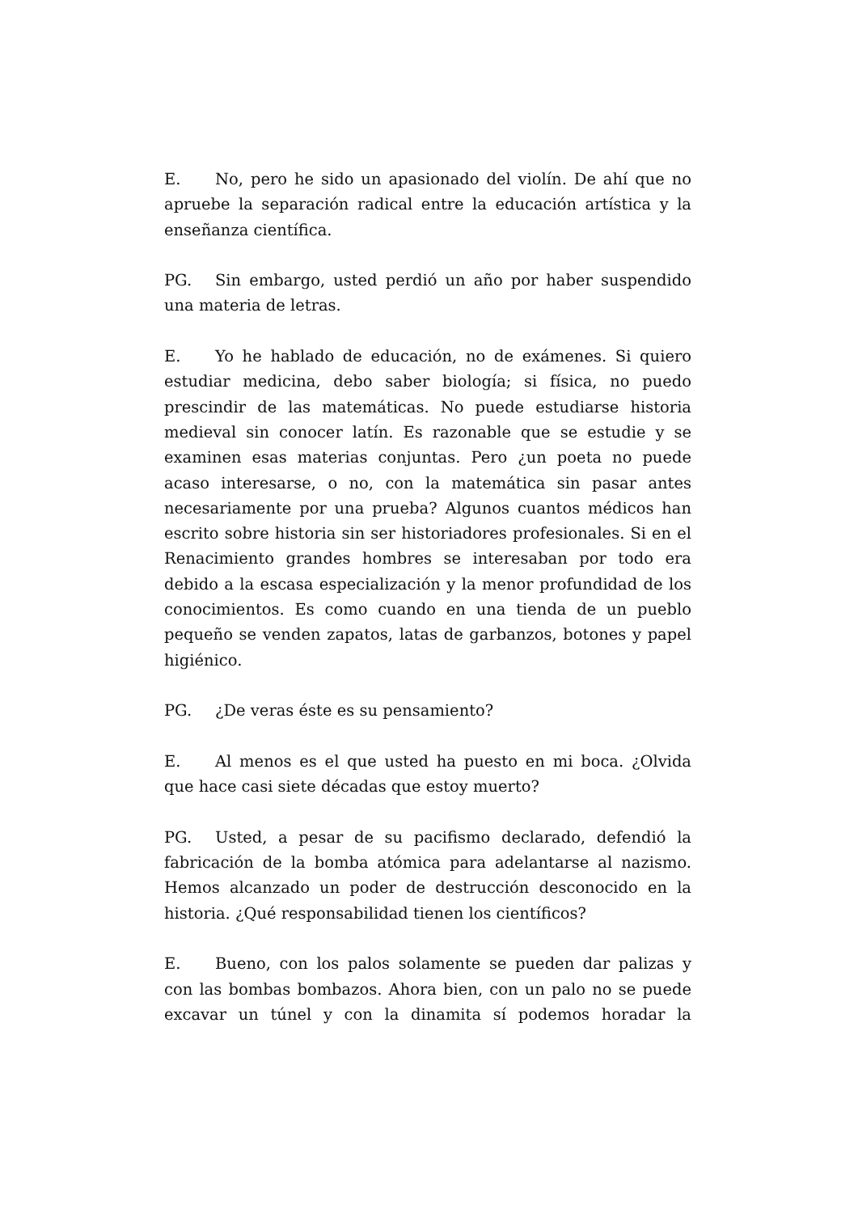E. No, pero he sido un apasionado del violín. De ahí que no apruebe la separación radical entre la educación artística y la enseñanza científica.
PG. Sin embargo, usted perdió un año por haber suspendido una materia de letras.
E. Yo he hablado de educación, no de exámenes. Si quiero estudiar medicina, debo saber biología; si física, no puedo prescindir de las matemáticas. No puede estudiarse historia medieval sin conocer latín. Es razonable que se estudie y se examinen esas materias conjuntas. Pero ¿un poeta no puede acaso interesarse, o no, con la matemática sin pasar antes necesariamente por una prueba? Algunos cuantos médicos han escrito sobre historia sin ser historiadores profesionales. Si en el Renacimiento grandes hombres se interesaban por todo era debido a la escasa especialización y la menor profundidad de los conocimientos. Es como cuando en una tienda de un pueblo pequeño se venden zapatos, latas de garbanzos, botones y papel higiénico.
PG. ¿De veras éste es su pensamiento?
E. Al menos es el que usted ha puesto en mi boca. ¿Olvida que hace casi siete décadas que estoy muerto?
PG. Usted, a pesar de su pacifismo declarado, defendió la fabricación de la bomba atómica para adelantarse al nazismo. Hemos alcanzado un poder de destrucción desconocido en la historia. ¿Qué responsabilidad tienen los científicos?
E. Bueno, con los palos solamente se pueden dar palizas y con las bombas bombazos. Ahora bien, con un palo no se puede excavar un túnel y con la dinamita sí podemos horadar la